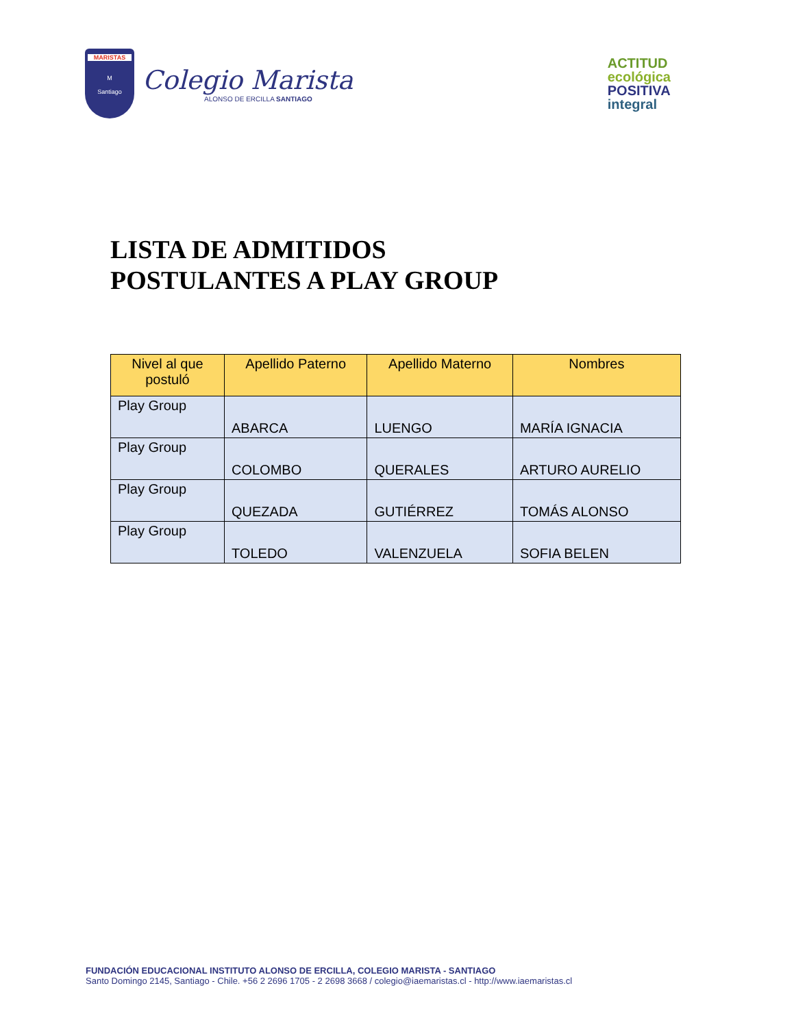MARISTAS
M
Santiago
Colegio Marista
ALONSO DE ERCILLA SANTIAGO
ACTITUD
ecológica
POSITIVA
integral
LISTA DE ADMITIDOS
POSTULANTES A PLAY GROUP
| Nivel al que postuló | Apellido Paterno | Apellido Materno | Nombres |
| --- | --- | --- | --- |
| Play Group | ABARCA | LUENGO | MARÍA IGNACIA |
| Play Group | COLOMBO | QUERALES | ARTURO AURELIO |
| Play Group | QUEZADA | GUTIÉRREZ | TOMÁS ALONSO |
| Play Group | TOLEDO | VALENZUELA | SOFIA BELEN |
FUNDACIÓN EDUCACIONAL INSTITUTO ALONSO DE ERCILLA, COLEGIO MARISTA - SANTIAGO
Santo Domingo 2145, Santiago - Chile. +56 2 2696 1705 - 2 2698 3668 / colegio@iaemaristas.cl - http://www.iaemaristas.cl